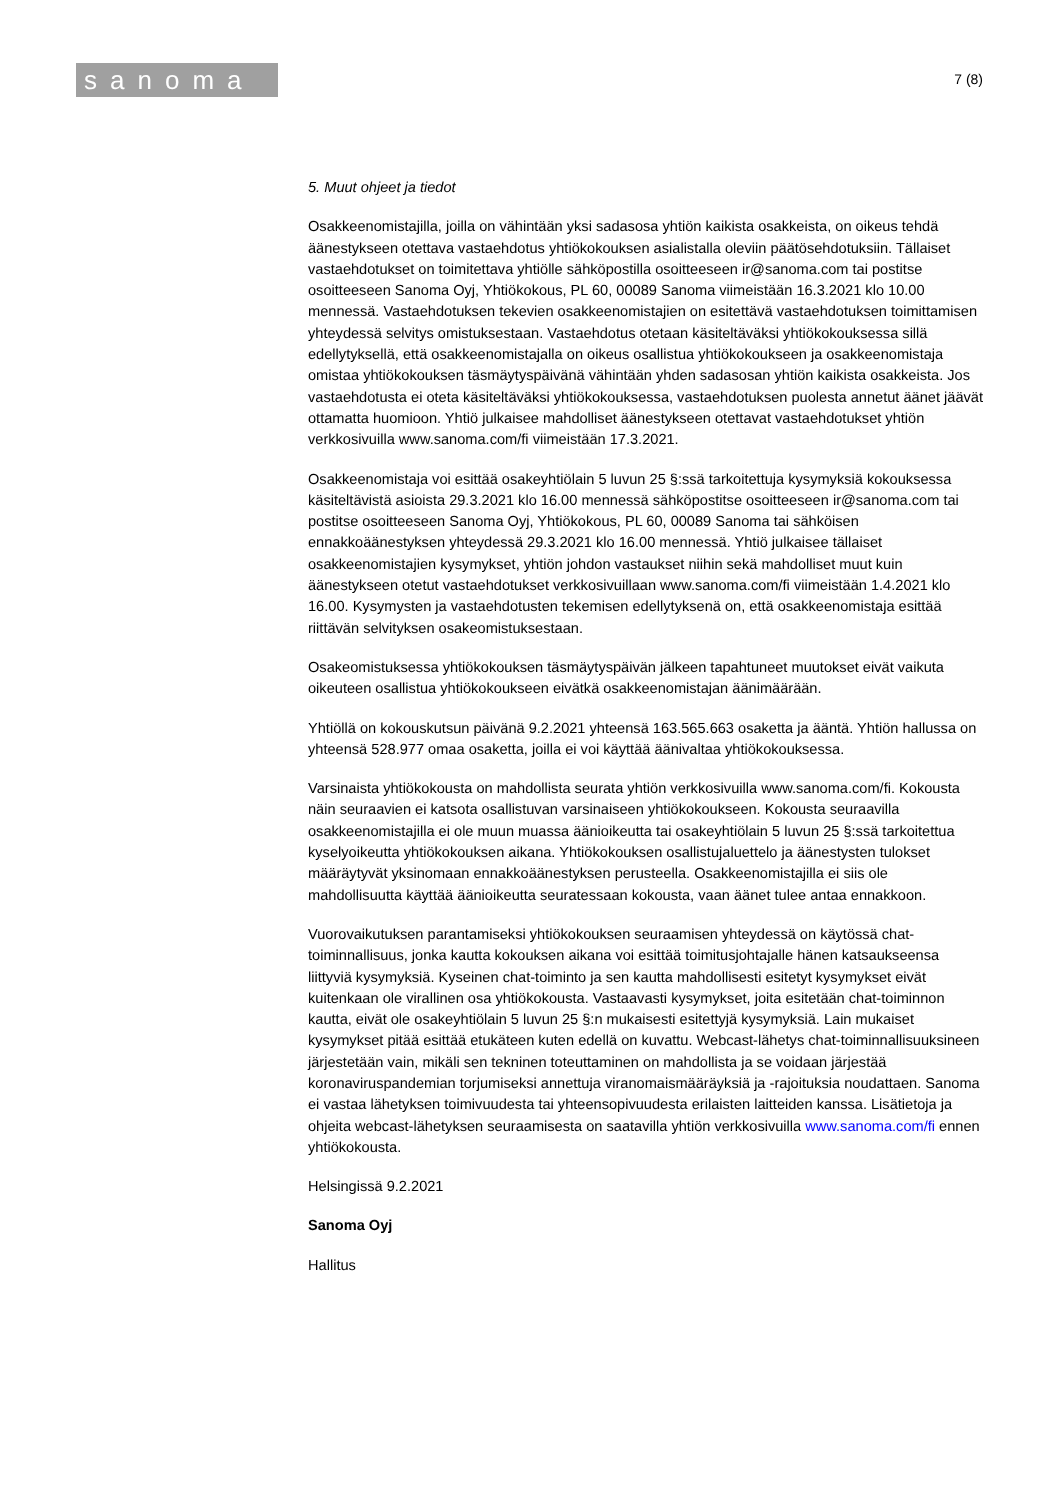sanoma
7 (8)
5. Muut ohjeet ja tiedot
Osakkeenomistajilla, joilla on vähintään yksi sadasosa yhtiön kaikista osakkeista, on oikeus tehdä äänestykseen otettava vastaehdotus yhtiökokouksen asialistalla oleviin päätösehdotuksiin. Tällaiset vastaehdotukset on toimitettava yhtiölle sähköpostilla osoitteeseen ir@sanoma.com tai postitse osoitteeseen Sanoma Oyj, Yhtiökokous, PL 60, 00089 Sanoma viimeistään 16.3.2021 klo 10.00 mennessä. Vastaehdotuksen tekevien osakkeenomistajien on esitettävä vastaehdotuksen toimittamisen yhteydessä selvitys omistuksestaan. Vastaehdotus otetaan käsiteltäväksi yhtiökokouksessa sillä edellytyksellä, että osakkeenomistajalla on oikeus osallistua yhtiökokoukseen ja osakkeenomistaja omistaa yhtiökokouksen täsmäytyspäivänä vähintään yhden sadasosan yhtiön kaikista osakkeista. Jos vastaehdotusta ei oteta käsiteltäväksi yhtiökokouksessa, vastaehdotuksen puolesta annetut äänet jäävät ottamatta huomioon. Yhtiö julkaisee mahdolliset äänestykseen otettavat vastaehdotukset yhtiön verkkosivuilla www.sanoma.com/fi viimeistään 17.3.2021.
Osakkeenomistaja voi esittää osakeyhtiölain 5 luvun 25 §:ssä tarkoitettuja kysymyksiä kokouksessa käsiteltävistä asioista 29.3.2021 klo 16.00 mennessä sähköpostitse osoitteeseen ir@sanoma.com tai postitse osoitteeseen Sanoma Oyj, Yhtiökokous, PL 60, 00089 Sanoma tai sähköisen ennakkoäänestyksen yhteydessä 29.3.2021 klo 16.00 mennessä. Yhtiö julkaisee tällaiset osakkeenomistajien kysymykset, yhtiön johdon vastaukset niihin sekä mahdolliset muut kuin äänestykseen otetut vastaehdotukset verkkosivuillaan www.sanoma.com/fi viimeistään 1.4.2021 klo 16.00. Kysymysten ja vastaehdotusten tekemisen edellytyksenä on, että osakkeenomistaja esittää riittävän selvityksen osakeomistuksestaan.
Osakeomistuksessa yhtiökokouksen täsmäytyspäivän jälkeen tapahtuneet muutokset eivät vaikuta oikeuteen osallistua yhtiökokoukseen eivätkä osakkeenomistajan äänimäärään.
Yhtiöllä on kokouskutsun päivänä 9.2.2021 yhteensä 163.565.663 osaketta ja ääntä. Yhtiön hallussa on yhteensä 528.977 omaa osaketta, joilla ei voi käyttää äänivaltaa yhtiökokouksessa.
Varsinaista yhtiökokousta on mahdollista seurata yhtiön verkkosivuilla www.sanoma.com/fi. Kokousta näin seuraavien ei katsota osallistuvan varsinaiseen yhtiökokoukseen. Kokousta seuraavilla osakkeenomistajilla ei ole muun muassa äänioikeutta tai osakeyhtiölain 5 luvun 25 §:ssä tarkoitettua kyselyoikeutta yhtiökokouksen aikana. Yhtiökokouksen osallistujaluettelo ja äänestysten tulokset määräytyvät yksinomaan ennakkoäänestyksen perusteella. Osakkeenomistajilla ei siis ole mahdollisuutta käyttää äänioikeutta seuratessaan kokousta, vaan äänet tulee antaa ennakkoon.
Vuorovaikutuksen parantamiseksi yhtiökokouksen seuraamisen yhteydessä on käytössä chat-toiminnallisuus, jonka kautta kokouksen aikana voi esittää toimitusjohtajalle hänen katsaukseensa liittyviä kysymyksiä. Kyseinen chat-toiminto ja sen kautta mahdollisesti esitetyt kysymykset eivät kuitenkaan ole virallinen osa yhtiökokousta. Vastaavasti kysymykset, joita esitetään chat-toiminnon kautta, eivät ole osakeyhtiölain 5 luvun 25 §:n mukaisesti esitettyjä kysymyksiä. Lain mukaiset kysymykset pitää esittää etukäteen kuten edellä on kuvattu. Webcast-lähetys chat-toiminnallisuuksineen järjestetään vain, mikäli sen tekninen toteuttaminen on mahdollista ja se voidaan järjestää koronaviruspandemian torjumiseksi annettuja viranomaismääräyksiä ja -rajoituksia noudattaen. Sanoma ei vastaa lähetyksen toimivuudesta tai yhteensopivuudesta erilaisten laitteiden kanssa. Lisätietoja ja ohjeita webcast-lähetyksen seuraamisesta on saatavilla yhtiön verkkosivuilla www.sanoma.com/fi ennen yhtiökokousta.
Helsingissä 9.2.2021
Sanoma Oyj
Hallitus